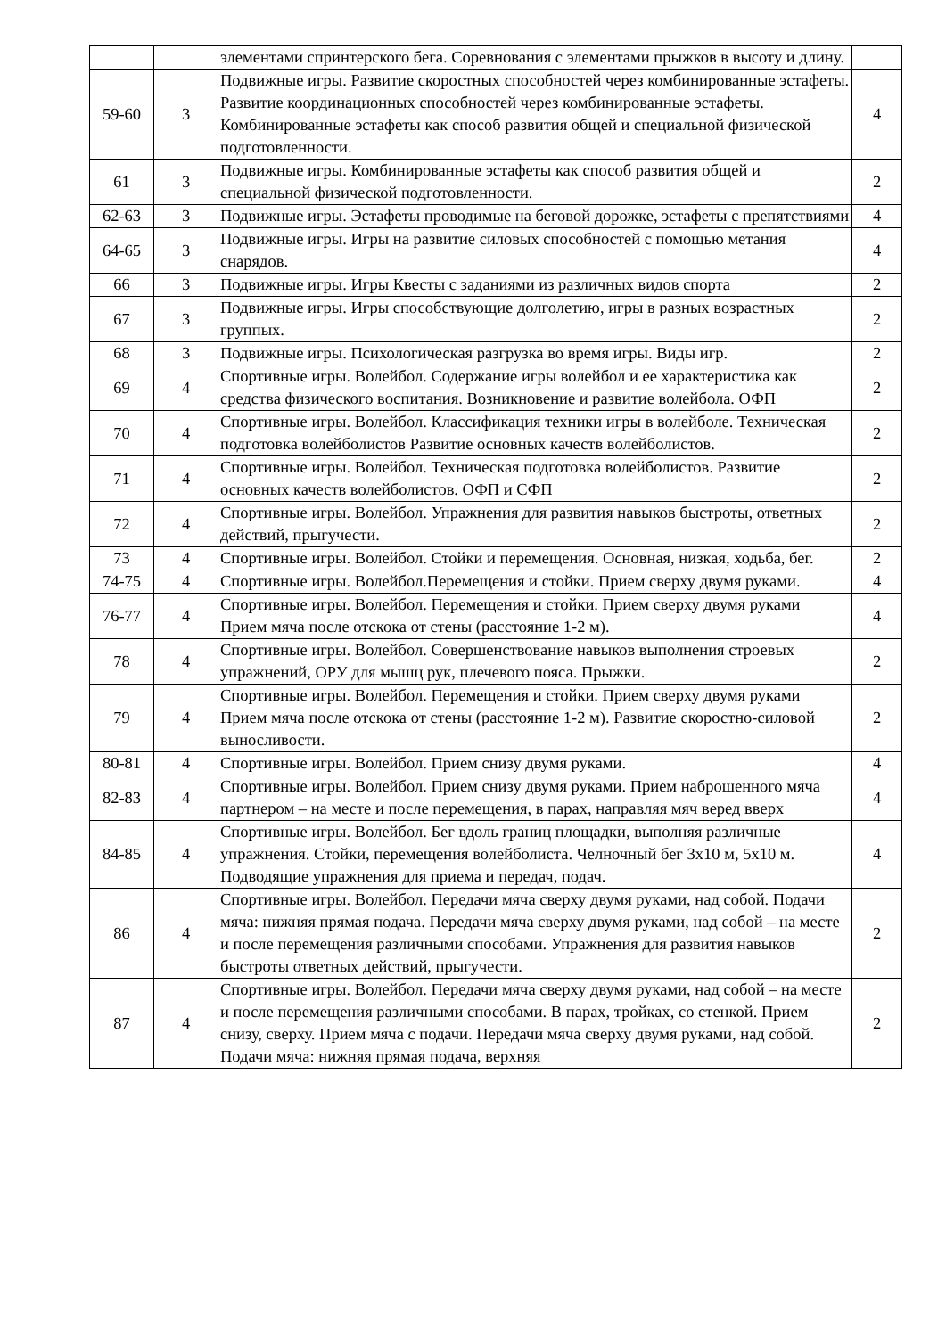| | | элементами спринтерского бега. Соревнования с элементами прыжков в высоту и длину. | |
| 59-60 | 3 | Подвижные игры. Развитие скоростных способностей через комбинированные эстафеты. Развитие координационных способностей через комбинированные эстафеты. Комбинированные эстафеты как способ развития общей и специальной физической подготовленности. | 4 |
| 61 | 3 | Подвижные игры. Комбинированные эстафеты как способ развития общей и специальной физической подготовленности. | 2 |
| 62-63 | 3 | Подвижные игры. Эстафеты проводимые на беговой дорожке, эстафеты с препятствиями | 4 |
| 64-65 | 3 | Подвижные игры. Игры на развитие силовых способностей с помощью метания снарядов. | 4 |
| 66 | 3 | Подвижные игры. Игры Квесты с заданиями из различных видов спорта | 2 |
| 67 | 3 | Подвижные игры. Игры способствующие долголетию, игры в разных возрастных группых. | 2 |
| 68 | 3 | Подвижные игры. Психологическая разгрузка во время игры. Виды игр. | 2 |
| 69 | 4 | Спортивные игры. Волейбол. Содержание игры волейбол и ее характеристика как средства физического воспитания. Возникновение и развитие волейбола. ОФП | 2 |
| 70 | 4 | Спортивные игры. Волейбол. Классификация техники игры в волейболе. Техническая подготовка волейболистов Развитие основных качеств волейболистов. | 2 |
| 71 | 4 | Спортивные игры. Волейбол. Техническая подготовка волейболистов. Развитие основных качеств волейболистов. ОФП и СФП | 2 |
| 72 | 4 | Спортивные игры. Волейбол. Упражнения для развития навыков быстроты, ответных действий, прыгучести. | 2 |
| 73 | 4 | Спортивные игры. Волейбол. Стойки и перемещения. Основная, низкая, ходьба, бег. | 2 |
| 74-75 | 4 | Спортивные игры. Волейбол.Перемещения и стойки. Прием сверху двумя руками. | 4 |
| 76-77 | 4 | Спортивные игры. Волейбол. Перемещения и стойки. Прием сверху двумя руками Прием мяча после отскока от стены (расстояние 1-2 м). | 4 |
| 78 | 4 | Спортивные игры. Волейбол. Совершенствование навыков выполнения строевых упражнений, ОРУ для мышц рук, плечевого пояса. Прыжки. | 2 |
| 79 | 4 | Спортивные игры. Волейбол. Перемещения и стойки. Прием сверху двумя руками Прием мяча после отскока от стены (расстояние 1-2 м). Развитие скоростно-силовой выносливости. | 2 |
| 80-81 | 4 | Спортивные игры. Волейбол. Прием снизу двумя руками. | 4 |
| 82-83 | 4 | Спортивные игры. Волейбол. Прием снизу двумя руками. Прием наброшенного мяча партнером – на месте и после перемещения, в парах, направляя мяч веред вверх | 4 |
| 84-85 | 4 | Спортивные игры. Волейбол. Бег вдоль границ площадки, выполняя различные упражнения. Стойки, перемещения волейболиста. Челночный бег 3х10 м, 5х10 м. Подводящие упражнения для приема и передач, подач. | 4 |
| 86 | 4 | Спортивные игры. Волейбол. Передачи мяча сверху двумя руками, над собой. Подачи мяча: нижняя прямая подача. Передачи мяча сверху двумя руками, над собой – на месте и после перемещения различными способами. Упражнения для развития навыков быстроты ответных действий, прыгучести. | 2 |
| 87 | 4 | Спортивные игры. Волейбол. Передачи мяча сверху двумя руками, над собой – на месте и после перемещения различными способами. В парах, тройках, со стенкой. Прием снизу, сверху. Прием мяча с подачи. Передачи мяча сверху двумя руками, над собой. Подачи мяча: нижняя прямая подача, верхняя | 2 |